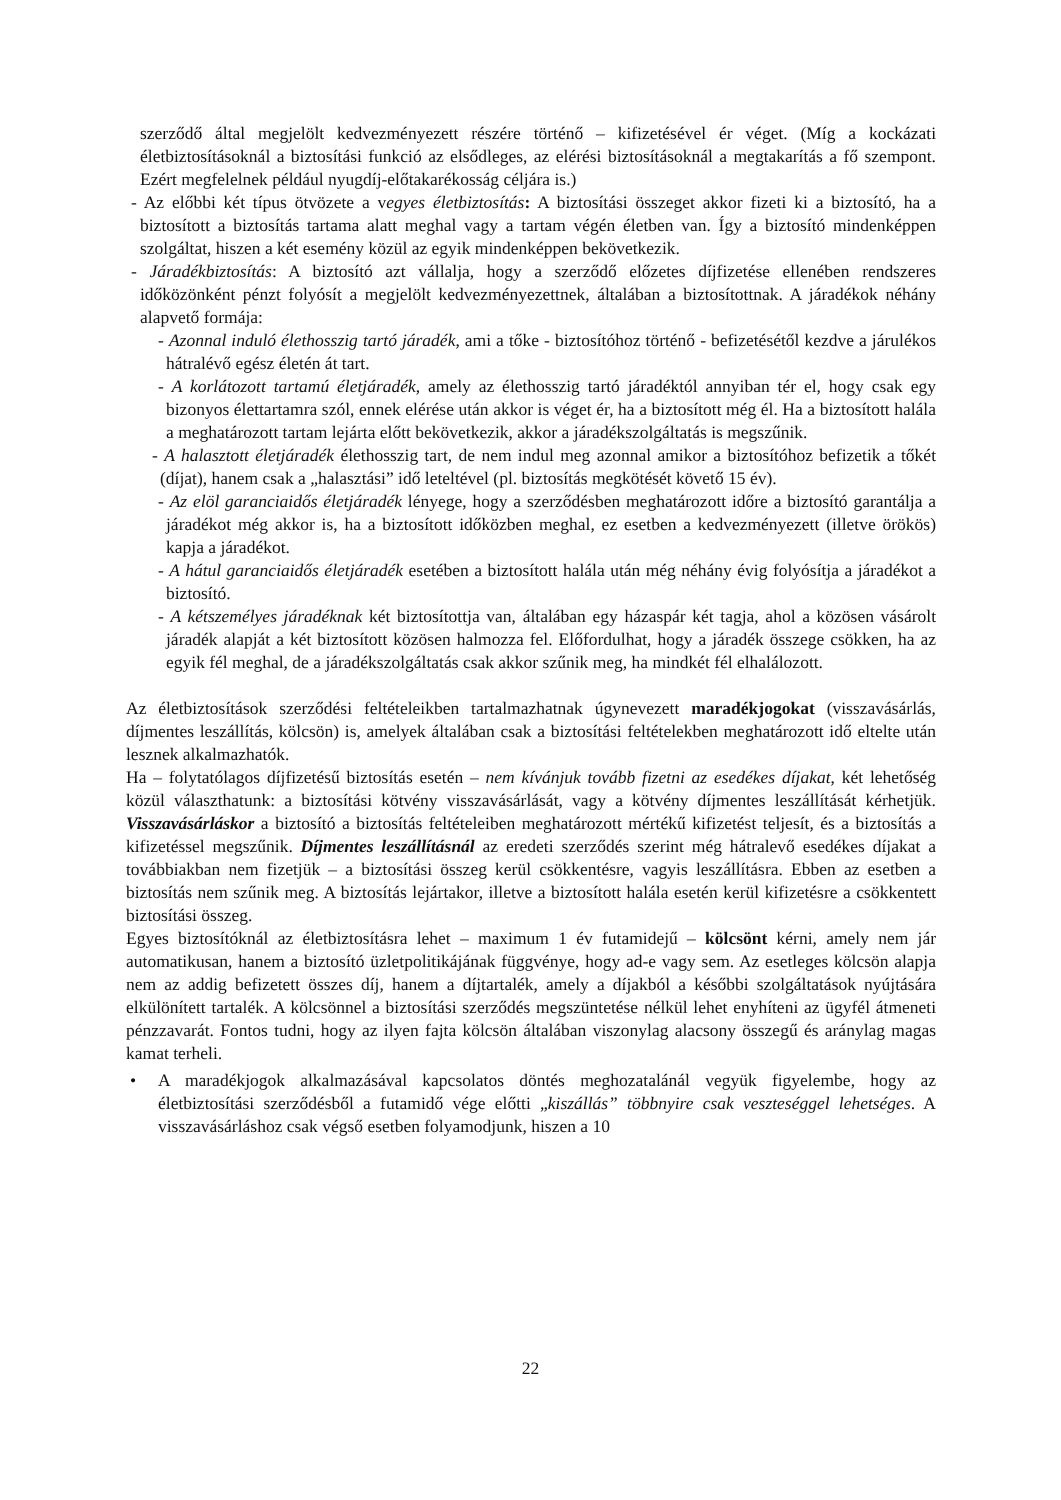szerződő által megjelölt kedvezményezett részére történő – kifizetésével ér véget. (Míg a kockázati életbiztosításoknál a biztosítási funkció az elsődleges, az elérési biztosításoknál a megtakarítás a fő szempont. Ezért megfelelnek például nyugdíj-előtakarékosság céljára is.)
- Az előbbi két típus ötvözete a vegyes életbiztosítás: A biztosítási összeget akkor fizeti ki a biztosító, ha a biztosított a biztosítás tartama alatt meghal vagy a tartam végén életben van. Így a biztosító mindenképpen szolgáltat, hiszen a két esemény közül az egyik mindenképpen bekövetkezik.
- Járadékbiztosítás: A biztosító azt vállalja, hogy a szerződő előzetes díjfizetése ellenében rendszeres időközönként pénzt folyósít a megjelölt kedvezményezettnek, általában a biztosítottnak. A járadékok néhány alapvető formája:
- Azonnal induló élethosszig tartó járadék, ami a tőke - biztosítóhoz történő - befizetésétől kezdve a járulékos hátralévő egész életén át tart.
- A korlátozott tartamú életjáradék, amely az élethosszig tartó járadéktól annyiban tér el, hogy csak egy bizonyos élettartamra szól, ennek elérése után akkor is véget ér, ha a biztosított még él. Ha a biztosított halála a meghatározott tartam lejárta előtt bekövetkezik, akkor a járadékszolgáltatás is megszűnik.
- A halasztott életjáradék élethosszig tart, de nem indul meg azonnal amikor a biztosítóhoz befizetik a tőkét (díjat), hanem csak a „halasztási” idő leteltével (pl. biztosítás megkötését követő 15 év).
- Az elöl garanciaidős életjáradék lényege, hogy a szerződésben meghatározott időre a biztosító garantálja a járadékot még akkor is, ha a biztosított időközben meghal, ez esetben a kedvezményezett (illetve örökös) kapja a járadékot.
- A hátul garanciaidős életjáradék esetében a biztosított halála után még néhány évig folyósítja a járadékot a biztosító.
- A kétszemélyes járadéknak két biztosítottja van, általában egy házaspár két tagja, ahol a közösen vásárolt járadék alapját a két biztosított közösen halmozza fel. Előfordulhat, hogy a járadék összege csökken, ha az egyik fél meghal, de a járadékszolgáltatás csak akkor szűnik meg, ha mindkét fél elhalálozott.
Az életbiztosítások szerződési feltételeikben tartalmazhatnak úgynevezett maradékjogokat (visszavásárlás, díjmentes leszállítás, kölcsön) is, amelyek általában csak a biztosítási feltételekben meghatározott idő eltelte után lesznek alkalmazhatók.
Ha – folytatólagos díjfizetésű biztosítás esetén – nem kívánjuk tovább fizetni az esedékes díjakat, két lehetőség közül választhatunk: a biztosítási kötvény visszavásárlását, vagy a kötvény díjmentes leszállítását kérhetjük. Visszavásárláskor a biztosító a biztosítás feltételeiben meghatározott mértékű kifizetést teljesít, és a biztosítás a kifizetéssel megszűnik. Díjmentes leszállításnál az eredeti szerződés szerint még hátralevő esedékes díjakat a továbbiakban nem fizetjük – a biztosítási összeg kerül csökkentésre, vagyis leszállításra. Ebben az esetben a biztosítás nem szűnik meg. A biztosítás lejártakor, illetve a biztosított halála esetén kerül kifizetésre a csökkentett biztosítási összeg.
Egyes biztosítóknál az életbiztosításra lehet – maximum 1 év futamidejű – kölcsönt kérni, amely nem jár automatikusan, hanem a biztosító üzletpolitikájának függvénye, hogy ad-e vagy sem. Az esetleges kölcsön alapja nem az addig befizetett összes díj, hanem a díjtartalék, amely a díjakból a későbbi szolgáltatások nyújtására elkülönített tartalék. A kölcsönnel a biztosítási szerződés megszüntetése nélkül lehet enyhíteni az ügyfél átmeneti pénzzavarát. Fontos tudni, hogy az ilyen fajta kölcsön általában viszonylag alacsony összegű és aránylag magas kamat terheli.
• A maradékjogok alkalmazásával kapcsolatos döntés meghozatalánál vegyük figyelembe, hogy az életbiztosítási szerződésből a futamidő vége előtti „kiszállás” többnyire csak veszteséggel lehetséges. A visszavásárláshoz csak végső esetben folyamodjunk, hiszen a 10
22